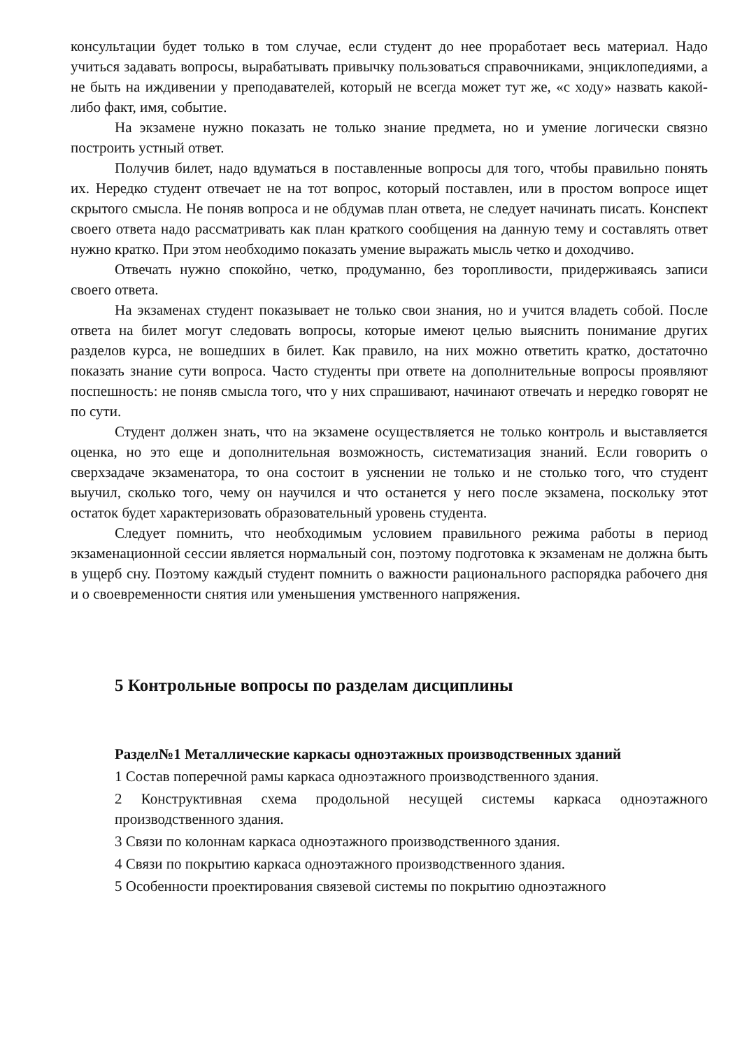консультации будет только в том случае, если студент до нее проработает весь материал. Надо учиться задавать вопросы, вырабатывать привычку пользоваться справочниками, энциклопедиями, а не быть на иждивении у преподавателей, который не всегда может тут же, «с ходу» назвать какой-либо факт, имя, событие.
На экзамене нужно показать не только знание предмета, но и умение логически связно построить устный ответ.
Получив билет, надо вдуматься в поставленные вопросы для того, чтобы правильно понять их. Нередко студент отвечает не на тот вопрос, который поставлен, или в простом вопросе ищет скрытого смысла. Не поняв вопроса и не обдумав план ответа, не следует начинать писать. Конспект своего ответа надо рассматривать как план краткого сообщения на данную тему и составлять ответ нужно кратко. При этом необходимо показать умение выражать мысль четко и доходчиво.
Отвечать нужно спокойно, четко, продуманно, без торопливости, придерживаясь записи своего ответа.
На экзаменах студент показывает не только свои знания, но и учится владеть собой. После ответа на билет могут следовать вопросы, которые имеют целью выяснить понимание других разделов курса, не вошедших в билет. Как правило, на них можно ответить кратко, достаточно показать знание сути вопроса. Часто студенты при ответе на дополнительные вопросы проявляют поспешность: не поняв смысла того, что у них спрашивают, начинают отвечать и нередко говорят не по сути.
Студент должен знать, что на экзамене осуществляется не только контроль и выставляется оценка, но это еще и дополнительная возможность, систематизация знаний. Если говорить о сверхзадаче экзаменатора, то она состоит в уяснении не только и не столько того, что студент выучил, сколько того, чему он научился и что останется у него после экзамена, поскольку этот остаток будет характеризовать образовательный уровень студента.
Следует помнить, что необходимым условием правильного режима работы в период экзаменационной сессии является нормальный сон, поэтому подготовка к экзаменам не должна быть в ущерб сну. Поэтому каждый студент помнить о важности рационального распорядка рабочего дня и о своевременности снятия или уменьшения умственного напряжения.
5 Контрольные вопросы по разделам дисциплины
Раздел№1 Металлические каркасы одноэтажных производственных зданий
1 Состав поперечной рамы каркаса одноэтажного производственного здания.
2 Конструктивная схема продольной несущей системы каркаса одноэтажного производственного здания.
3 Связи по колоннам каркаса одноэтажного производственного здания.
4 Связи по покрытию каркаса одноэтажного производственного здания.
5 Особенности проектирования связевой системы по покрытию одноэтажного